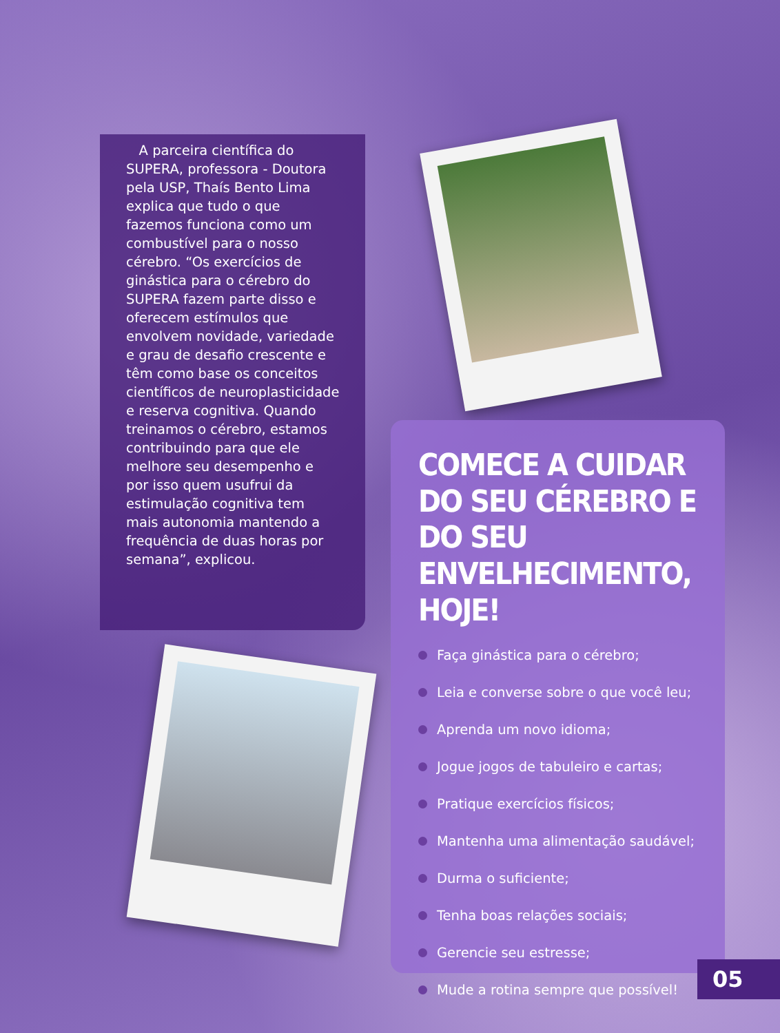A parceira científica do SUPERA, professora - Doutora pela USP, Thaís Bento Lima explica que tudo o que fazemos funciona como um combustível para o nosso cérebro. “Os exercícios de ginástica para o cérebro do SUPERA fazem parte disso e oferecem estímulos que envolvem novidade, variedade e grau de desafio crescente e têm como base os conceitos científicos de neuroplasticidade e reserva cognitiva. Quando treinamos o cérebro, estamos contribuindo para que ele melhore seu desempenho e por isso quem usufrui da estimulação cognitiva tem mais autonomia mantendo a frequência de duas horas por semana”, explicou.
COMECE A CUIDAR DO SEU CÉREBRO E DO SEU ENVELHECIMENTO, HOJE!
Faça ginástica para o cérebro;
Leia e converse sobre o que você leu;
Aprenda um novo idioma;
Jogue jogos de tabuleiro e cartas;
Pratique exercícios físicos;
Mantenha uma alimentação saudável;
Durma o suficiente;
Tenha boas relações sociais;
Gerencie seu estresse;
Mude a rotina sempre que possível!
05